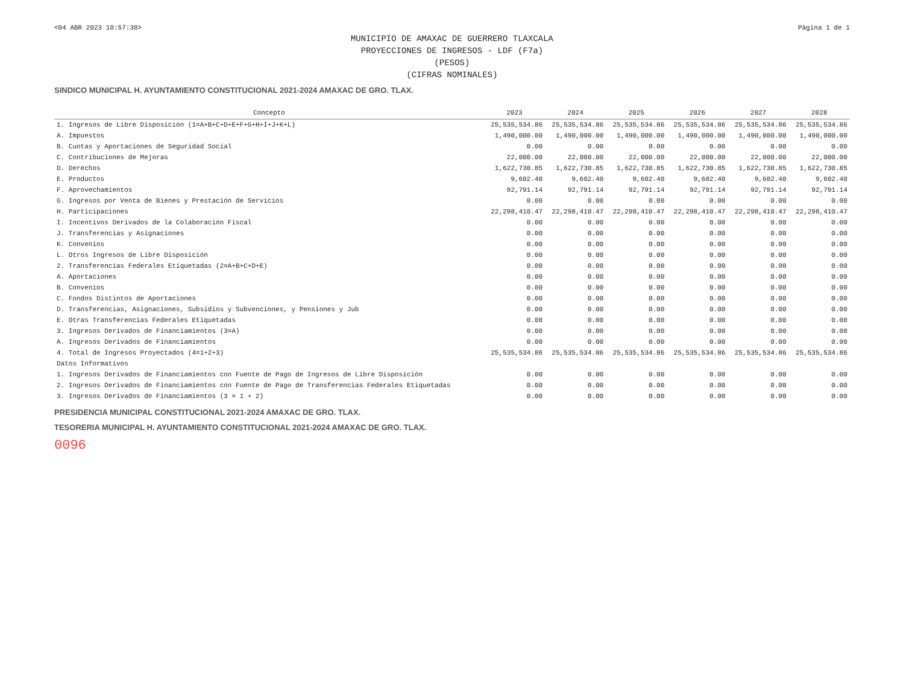<04 ABR 2023 10:57:38> Página 1 de 1
MUNICIPIO DE AMAXAC DE GUERRERO TLAXCALA
PROYECCIONES DE INGRESOS - LDF (F7a)
(PESOS)
(CIFRAS NOMINALES)
SINDICO MUNICIPAL H. AYUNTAMIENTO CONSTITUCIONAL 2021-2024 AMAXAC DE GRO. TLAX.
| Concepto | 2023 | 2024 | 2025 | 2026 | 2027 | 2028 |
| --- | --- | --- | --- | --- | --- | --- |
| 1. Ingresos de Libre Disposición (1=A+B+C+D+E+F+G+H+I+J+K+L) | 25,535,534.86 | 25,535,534.86 | 25,535,534.86 | 25,535,534.86 | 25,535,534.86 | 25,535,534.86 |
| A. Impuestos | 1,490,000.00 | 1,490,000.00 | 1,490,000.00 | 1,490,000.00 | 1,490,000.00 | 1,490,000.00 |
| B. Cuotas y Aportaciones de Seguridad Social | 0.00 | 0.00 | 0.00 | 0.00 | 0.00 | 0.00 |
| C. Contribuciones de Mejoras | 22,000.00 | 22,000.00 | 22,000.00 | 22,000.00 | 22,000.00 | 22,000.00 |
| D. Derechos | 1,622,730.85 | 1,622,730.85 | 1,622,730.85 | 1,622,730.85 | 1,622,730.85 | 1,622,730.85 |
| E. Productos | 9,602.40 | 9,602.40 | 9,602.40 | 9,602.40 | 9,602.40 | 9,602.40 |
| F. Aprovechamientos | 92,791.14 | 92,791.14 | 92,791.14 | 92,791.14 | 92,791.14 | 92,791.14 |
| G. Ingresos por Venta de Bienes y Prestación de Servicios | 0.00 | 0.00 | 0.00 | 0.00 | 0.00 | 0.00 |
| H. Participaciones | 22,298,410.47 | 22,298,410.47 | 22,298,410.47 | 22,298,410.47 | 22,298,410.47 | 22,298,410.47 |
| I. Incentivos Derivados de la Colaboración Fiscal | 0.00 | 0.00 | 0.00 | 0.00 | 0.00 | 0.00 |
| J. Transferencias y Asignaciones | 0.00 | 0.00 | 0.00 | 0.00 | 0.00 | 0.00 |
| K. Convenios | 0.00 | 0.00 | 0.00 | 0.00 | 0.00 | 0.00 |
| L. Otros Ingresos de Libre Disposición | 0.00 | 0.00 | 0.00 | 0.00 | 0.00 | 0.00 |
| 2. Transferencias Federales Etiquetadas (2=A+B+C+D+E) | 0.00 | 0.00 | 0.00 | 0.00 | 0.00 | 0.00 |
| A. Aportaciones | 0.00 | 0.00 | 0.00 | 0.00 | 0.00 | 0.00 |
| B. Convenios | 0.00 | 0.00 | 0.00 | 0.00 | 0.00 | 0.00 |
| C. Fondos Distintos de Aportaciones | 0.00 | 0.00 | 0.00 | 0.00 | 0.00 | 0.00 |
| D. Transferencias, Asignaciones, Subsidios y Subvenciones, y Pensiones y Jub | 0.00 | 0.00 | 0.00 | 0.00 | 0.00 | 0.00 |
| E. Otras Transferencias Federales Etiquetadas | 0.00 | 0.00 | 0.00 | 0.00 | 0.00 | 0.00 |
| 3. Ingresos Derivados de Financiamientos (3=A) | 0.00 | 0.00 | 0.00 | 0.00 | 0.00 | 0.00 |
| A. Ingresos Derivados de Financiamientos | 0.00 | 0.00 | 0.00 | 0.00 | 0.00 | 0.00 |
| 4. Total de Ingresos Proyectados (4=1+2+3) | 25,535,534.86 | 25,535,534.86 | 25,535,534.86 | 25,535,534.86 | 25,535,534.86 | 25,535,534.86 |
| Datos Informativos | | | | | | |
| 1. Ingresos Derivados de Financiamientos con Fuente de Pago de Ingresos de Libre Disposición | 0.00 | 0.00 | 0.00 | 0.00 | 0.00 | 0.00 |
| 2. Ingresos Derivados de Financiamientos con Fuente de Pago de Transferencias Federales Etiquetadas | 0.00 | 0.00 | 0.00 | 0.00 | 0.00 | 0.00 |
| 3. Ingresos Derivados de Financiamientos (3 = 1 + 2) | 0.00 | 0.00 | 0.00 | 0.00 | 0.00 | 0.00 |
PRESIDENCIA MUNICIPAL CONSTITUCIONAL 2021-2024 AMAXAC DE GRO. TLAX.
TESORERIA MUNICIPAL H. AYUNTAMIENTO CONSTITUCIONAL 2021-2024 AMAXAC DE GRO. TLAX.
0096